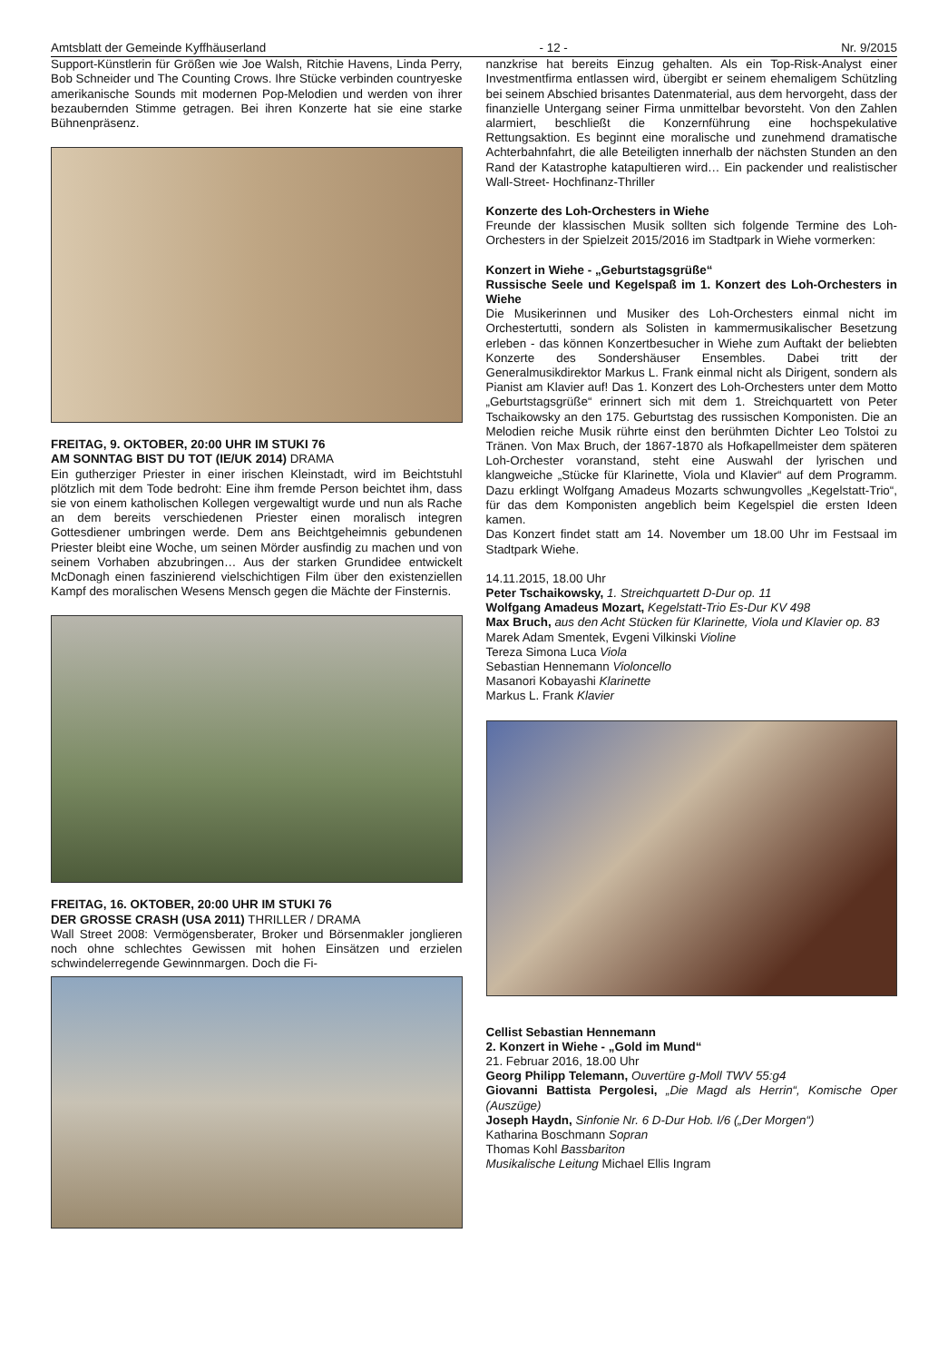Amtsblatt der Gemeinde Kyffhäuserland - 12 - Nr. 9/2015
Support-Künstlerin für Größen wie Joe Walsh, Ritchie Havens, Linda Perry, Bob Schneider und The Counting Crows. Ihre Stücke verbinden countryeske amerikanische Sounds mit modernen Pop-Melodien und werden von ihrer bezaubernden Stimme getragen. Bei ihren Konzerte hat sie eine starke Bühnenpräsenz.
FREITAG, 9. OKTOBER, 20:00 UHR IM STUKI 76
AM SONNTAG BIST DU TOT (IE/UK 2014) DRAMA
Ein gutherziger Priester in einer irischen Kleinstadt, wird im Beichtstuhl plötzlich mit dem Tode bedroht: Eine ihm fremde Person beichtet ihm, dass sie von einem katholischen Kollegen vergewaltigt wurde und nun als Rache an dem bereits verschiedenen Priester einen moralisch integren Gottesdiener umbringen werde. Dem ans Beichtgeheimnis gebundenen Priester bleibt eine Woche, um seinen Mörder ausfindig zu machen und von seinem Vorhaben abzubringen… Aus der starken Grundidee entwickelt McDonagh einen faszinierend vielschichtigen Film über den existenziellen Kampf des moralischen Wesens Mensch gegen die Mächte der Finsternis.
FREITAG, 16. OKTOBER, 20:00 UHR IM STUKI 76
DER GROSSE CRASH (USA 2011) THRILLER / DRAMA
Wall Street 2008: Vermögensberater, Broker und Börsenmakler jonglieren noch ohne schlechtes Gewissen mit hohen Einsätzen und erzielen schwindelerregende Gewinnmargen. Doch die Fi-
nanzkrise hat bereits Einzug gehalten. Als ein Top-Risk-Analyst einer Investmentfirma entlassen wird, übergibt er seinem ehemaligem Schützling bei seinem Abschied brisantes Datenmaterial, aus dem hervorgeht, dass der finanzielle Untergang seiner Firma unmittelbar bevorsteht. Von den Zahlen alarmiert, beschließt die Konzernführung eine hochspekulative Rettungsaktion. Es beginnt eine moralische und zunehmend dramatische Achterbahnfahrt, die alle Beteiligten innerhalb der nächsten Stunden an den Rand der Katastrophe katapultieren wird… Ein packender und realistischer Wall-Street- Hochfinanz-Thriller
Konzerte des Loh-Orchesters in Wiehe
Freunde der klassischen Musik sollten sich folgende Termine des Loh-Orchesters in der Spielzeit 2015/2016 im Stadtpark in Wiehe vormerken:
Konzert in Wiehe - „Geburtstagsgrüße“
Russische Seele und Kegelspaß im 1. Konzert des Loh-Orchesters in Wiehe
Die Musikerinnen und Musiker des Loh-Orchesters einmal nicht im Orchestertutti, sondern als Solisten in kammermusikalischer Besetzung erleben - das können Konzertbesucher in Wiehe zum Auftakt der beliebten Konzerte des Sondershäuser Ensembles. Dabei tritt der Generalmusikdirektor Markus L. Frank einmal nicht als Dirigent, sondern als Pianist am Klavier auf! Das 1. Konzert des Loh-Orchesters unter dem Motto „Geburtstagsgrüße“ erinnert sich mit dem 1. Streichquartett von Peter Tschaikowsky an den 175. Geburtstag des russischen Komponisten. Die an Melodien reiche Musik rührte einst den berühmten Dichter Leo Tolstoi zu Tränen. Von Max Bruch, der 1867-1870 als Hofkapellmeister dem späteren Loh-Orchester voranstand, steht eine Auswahl der lyrischen und klangweiche „Stücke für Klarinette, Viola und Klavier“ auf dem Programm. Dazu erklingt Wolfgang Amadeus Mozarts schwungvolles „Kegelstatt-Trio“, für das dem Komponisten angeblich beim Kegelspiel die ersten Ideen kamen.
Das Konzert findet statt am 14. November um 18.00 Uhr im Festsaal im Stadtpark Wiehe.
14.11.2015, 18.00 Uhr
Peter Tschaikowsky, 1. Streichquartett D-Dur op. 11
Wolfgang Amadeus Mozart, Kegelstatt-Trio Es-Dur KV 498
Max Bruch, aus den Acht Stücken für Klarinette, Viola und Klavier op. 83
Marek Adam Smentek, Evgeni Vilkinski Violine
Tereza Simona Luca Viola
Sebastian Hennemann Violoncello
Masanori Kobayashi Klarinette
Markus L. Frank Klavier
Cellist Sebastian Hennemann
2. Konzert in Wiehe - „Gold im Mund“
21. Februar 2016, 18.00 Uhr
Georg Philipp Telemann, Ouvertüre g-Moll TWV 55:g4
Giovanni Battista Pergolesi, „Die Magd als Herrin“, Komische Oper (Auszüge)
Joseph Haydn, Sinfonie Nr. 6 D-Dur Hob. I/6 („Der Morgen“)
Katharina Boschmann Sopran
Thomas Kohl Bassbariton
Musikalische Leitung Michael Ellis Ingram